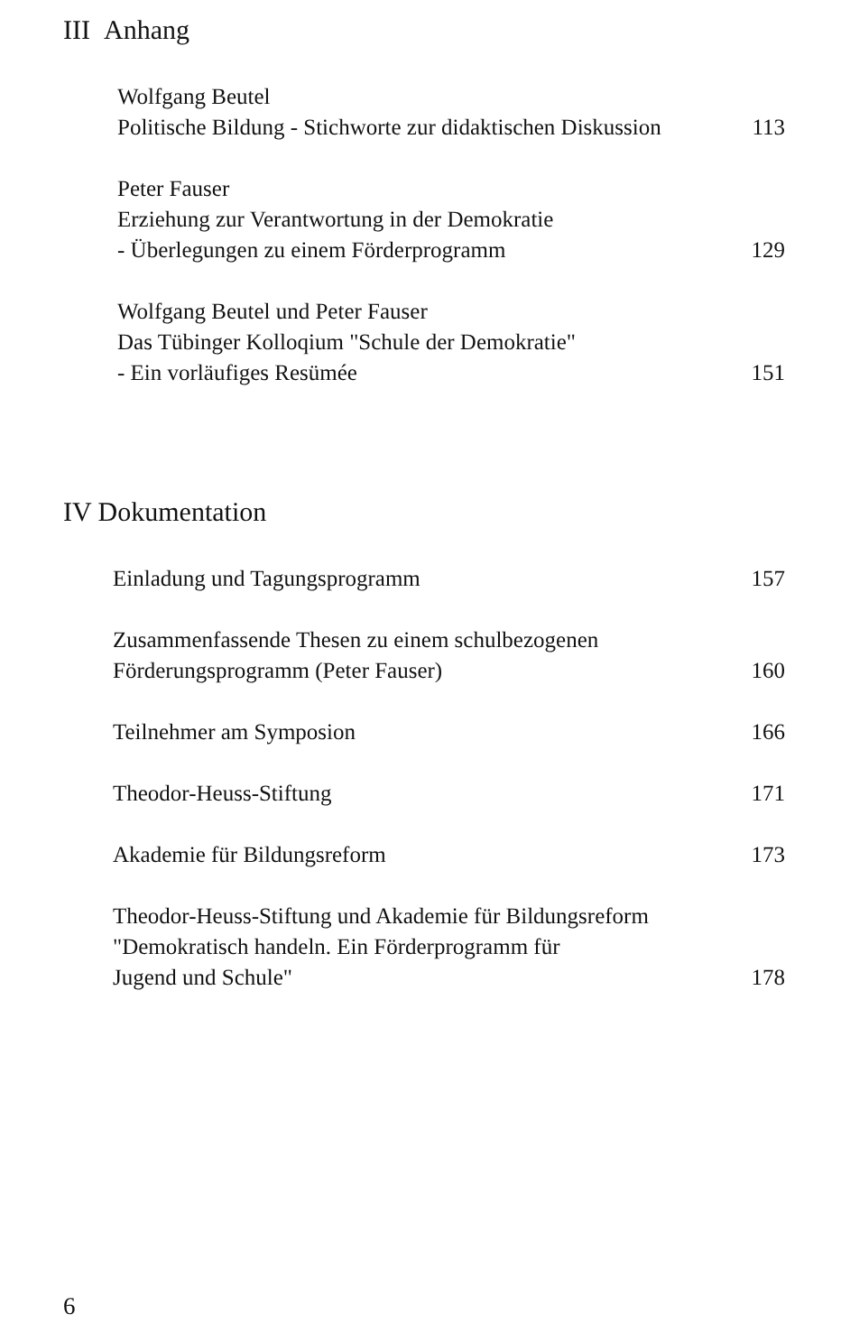III Anhang
Wolfgang Beutel
Politische Bildung - Stichworte zur didaktischen Diskussion
113
Peter Fauser
Erziehung zur Verantwortung in der Demokratie
- Überlegungen zu einem Förderprogramm
129
Wolfgang Beutel und Peter Fauser
Das Tübinger Kolloqium "Schule der Demokratie"
- Ein vorläufiges Resümée
151
IV Dokumentation
Einladung und Tagungsprogramm
157
Zusammenfassende Thesen zu einem schulbezogenen
Förderungsprogramm (Peter Fauser)
160
Teilnehmer am Symposion
166
Theodor-Heuss-Stiftung
171
Akademie für Bildungsreform
173
Theodor-Heuss-Stiftung und Akademie für Bildungsreform
"Demokratisch handeln. Ein Förderprogramm für
Jugend und Schule"
178
6